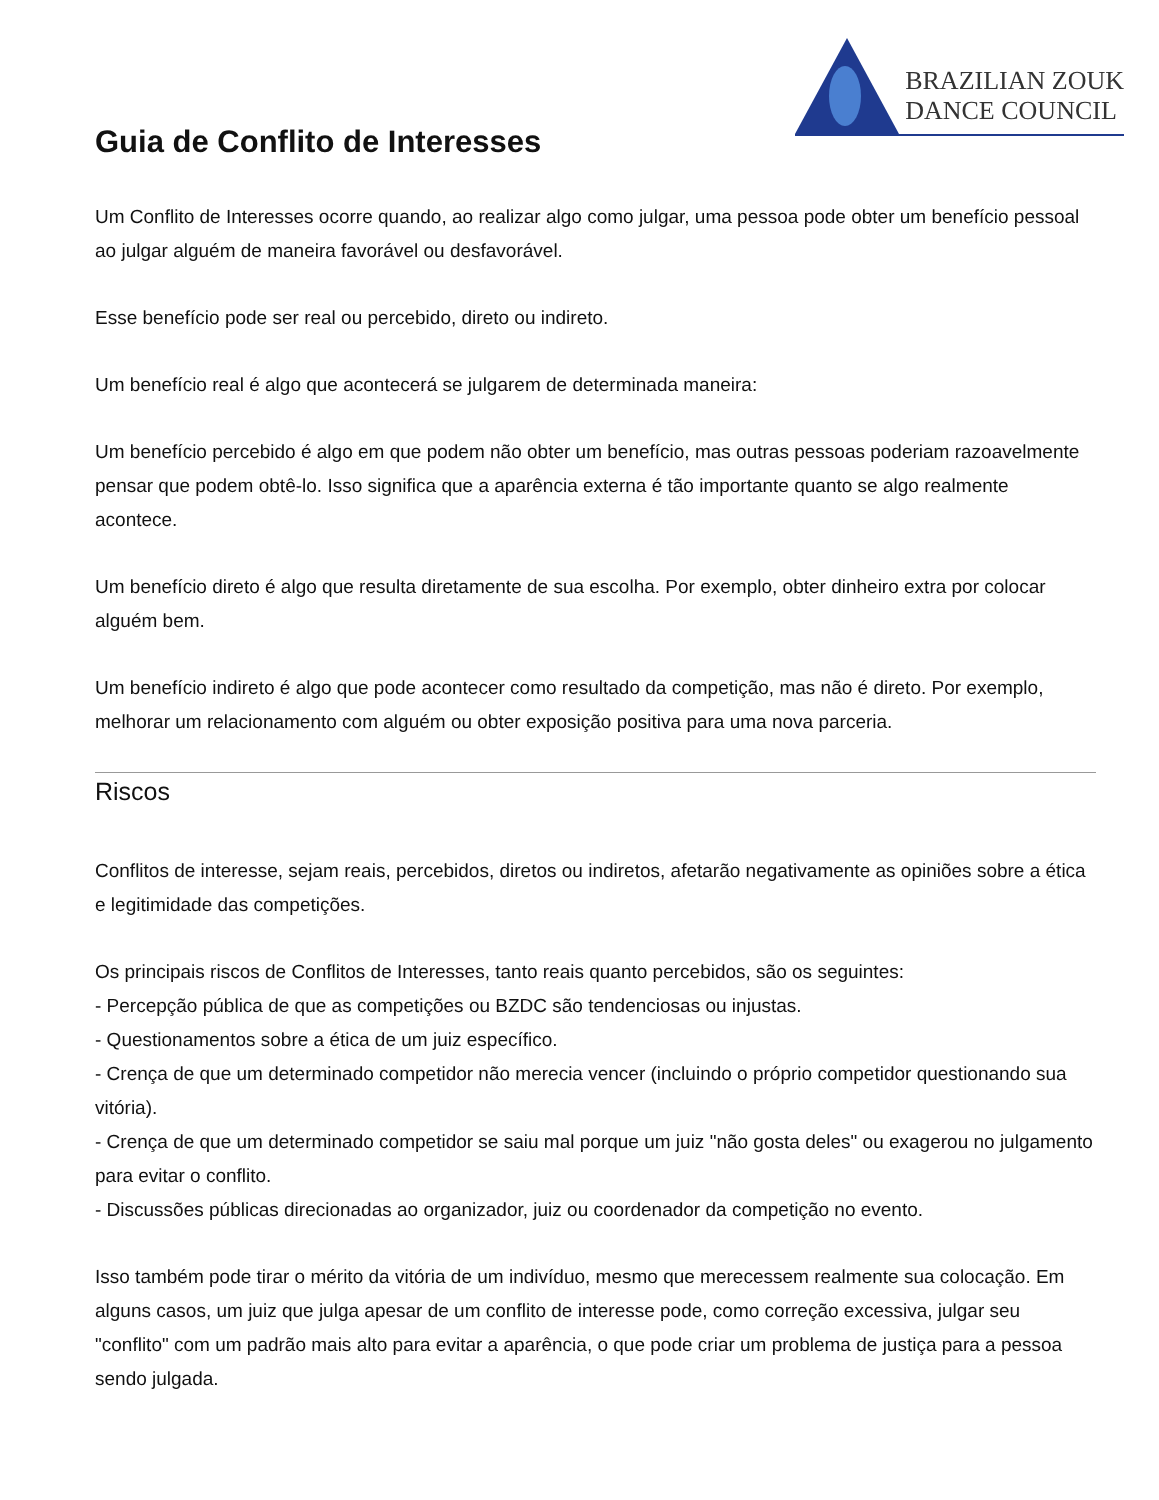BRAZILIAN ZOUK
DANCE COUNCIL
Guia de Conflito de Interesses
Um Conflito de Interesses ocorre quando, ao realizar algo como julgar, uma pessoa pode obter um benefício pessoal ao julgar alguém de maneira favorável ou desfavorável.
Esse benefício pode ser real ou percebido, direto ou indireto.
Um benefício real é algo que acontecerá se julgarem de determinada maneira:
Um benefício percebido é algo em que podem não obter um benefício, mas outras pessoas poderiam razoavelmente pensar que podem obtê-lo. Isso significa que a aparência externa é tão importante quanto se algo realmente acontece.
Um benefício direto é algo que resulta diretamente de sua escolha. Por exemplo, obter dinheiro extra por colocar alguém bem.
Um benefício indireto é algo que pode acontecer como resultado da competição, mas não é direto. Por exemplo, melhorar um relacionamento com alguém ou obter exposição positiva para uma nova parceria.
Riscos
Conflitos de interesse, sejam reais, percebidos, diretos ou indiretos, afetarão negativamente as opiniões sobre a ética e legitimidade das competições.
Os principais riscos de Conflitos de Interesses, tanto reais quanto percebidos, são os seguintes:
- Percepção pública de que as competições ou BZDC são tendenciosas ou injustas.
- Questionamentos sobre a ética de um juiz específico.
- Crença de que um determinado competidor não merecia vencer (incluindo o próprio competidor questionando sua vitória).
- Crença de que um determinado competidor se saiu mal porque um juiz "não gosta deles" ou exagerou no julgamento para evitar o conflito.
- Discussões públicas direcionadas ao organizador, juiz ou coordenador da competição no evento.
Isso também pode tirar o mérito da vitória de um indivíduo, mesmo que merecessem realmente sua colocação. Em alguns casos, um juiz que julga apesar de um conflito de interesse pode, como correção excessiva, julgar seu "conflito" com um padrão mais alto para evitar a aparência, o que pode criar um problema de justiça para a pessoa sendo julgada.